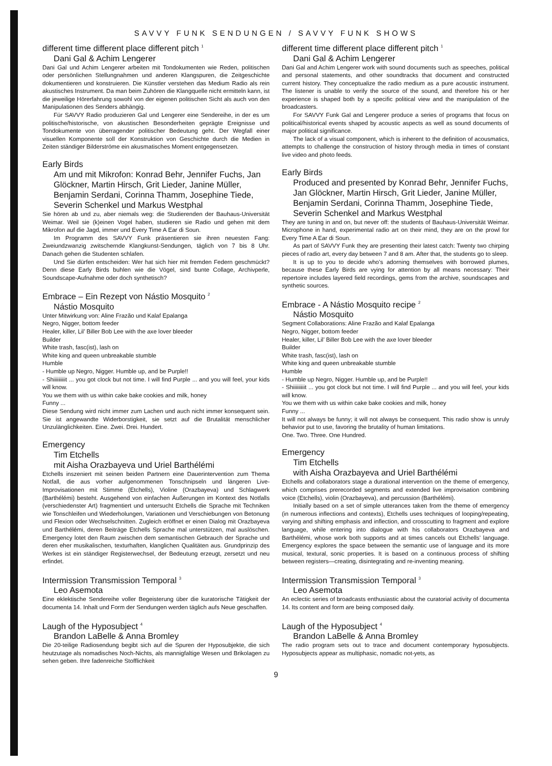SAVVY FUNK SENDUNGEN / SAVVY FUNK SHOWS
different time different place different pitch <sup>1</sup>
Dani Gal & Achim Lengerer
Dani Gal und Achim Lengerer arbeiten mit Tondokumenten wie Reden, politischen oder persönlichen Stellungnahmen und anderen Klangspuren, die Zeitgeschichte dokumentieren und konstruieren. Die Künstler verstehen das Medium Radio als rein akustisches Instrument. Da man beim Zuhören die Klangquelle nicht ermitteln kann, ist die jeweilige Hörerfahrung sowohl von der eigenen politischen Sicht als auch von den Manipulationen des Senders abhängig.
Für SAVVY Radio produzieren Gal und Lengerer eine Sendereihe, in der es um politische/historische, von akustischen Besonderheiten geprägte Ereignisse und Tondokumente von überragender politischer Bedeutung geht. Der Wegfall einer visuellen Komponente soll der Konstruktion von Geschichte durch die Medien in Zeiten ständiger Bilderströme ein akusmatisches Moment entgegensetzen.
Early Birds
Am und mit Mikrofon: Konrad Behr, Jennifer Fuchs, Jan Glöckner, Martin Hirsch, Grit Lieder, Janine Müller, Benjamin Serdani, Corinna Thamm, Josephine Tiede, Severin Schenkel und Markus Westphal
Sie hören ab und zu, aber niemals weg: die Studierenden der Bauhaus-Universität Weimar. Weil sie (k)einen Vogel haben, studieren sie Radio und gehen mit dem Mikrofon auf die Jagd, immer und Every Time A Ear di Soun.
Im Programm des SAVVY Funk präsentieren sie ihren neuesten Fang: Zweiundzwanzig zwitschernde Klangkunst-Sendungen, täglich von 7 bis 8 Uhr. Danach gehen die Studenten schlafen.
Und Sie dürfen entscheiden: Wer hat sich hier mit fremden Federn geschmückt? Denn diese Early Birds buhlen wie die Vögel, sind bunte Collage, Archivperle, Soundscape-Aufnahme oder doch synthetisch?
Embrace – Ein Rezept von Nástio Mosquito <sup>2</sup>
Nástio Mosquito
Unter Mitwirkung von: Aline Frazão und Kalaf Epalanga
Negro, Nigger, bottom feeder
Healer, killer, Lil’ Biller Bob Lee with the axe lover bleeder
Builder
White trash, fasc(ist), lash on
White king and queen unbreakable stumble
Humble
- Humble up Negro, Nigger. Humble up, and be Purple!!
- Shiiiiiiiiit ... you got clock but not time. I will find Purple ... and you will feel, your kids will know.
You we them with us within cake bake cookies and milk, honey
Funny ...
Diese Sendung wird nicht immer zum Lachen und auch nicht immer konsequent sein. Sie ist angewandte Widerborstigkeit, sie setzt auf die Brutalität menschlicher Unzulänglichkeiten. Eine. Zwei. Drei. Hundert.
Emergency
Tim Etchells
mit Aisha Orazbayeva und Uriel Barthélémi
Etchells inszeniert mit seinen beiden Partnern eine Dauerintervention zum Thema Notfall, die aus vorher aufgenommenen Tonschnipseln und längeren Live-Improvisationen mit Stimme (Etchells), Violine (Orazbayeva) und Schlagwerk (Barthélémi) besteht. Ausgehend von einfachen Äußerungen im Kontext des Notfalls (verschiedenster Art) fragmentiert und untersucht Etchells die Sprache mit Techniken wie Tonschleifen und Wiederholungen, Variationen und Verschiebungen von Betonung und Flexion oder Wechselschnitten. Zugleich eröffnet er einen Dialog mit Orazbayeva und Barthélémi, deren Beiträge Etchells Sprache mal unterstützen, mal auslöschen. Emergency lotet den Raum zwischen dem semantischen Gebrauch der Sprache und deren eher musikalischen, texturhaften, klanglichen Qualitäten aus. Grundprinzip des Werkes ist ein ständiger Registerwechsel, der Bedeutung erzeugt, zersetzt und neu erfindet.
Intermission Transmission Temporal <sup>3</sup>
Leo Asemota
Eine eklektische Sendereihe voller Begeisterung über die kuratorische Tätigkeit der documenta 14. Inhalt und Form der Sendungen werden täglich aufs Neue geschaffen.
Laugh of the Hyposubject <sup>4</sup>
Brandon LaBelle & Anna Bromley
Die 20-teilige Radiosendung begibt sich auf die Spuren der Hyposubjekte, die sich heutzutage als nomadisches Noch-Nichts, als mannigfaltige Wesen und Brikolagen zu sehen geben. Ihre fadenreiche Stofflichkeit
different time different place different pitch <sup>1</sup>
Dani Gal & Achim Lengerer
Dani Gal and Achim Lengerer work with sound documents such as speeches, political and personal statements, and other soundtracks that document and constructed current history. They conceptualize the radio medium as a pure acoustic instrument. The listener is unable to verify the source of the sound, and therefore his or her experience is shaped both by a specific political view and the manipulation of the broadcasters.
For SAVVY Funk Gal and Lengerer produce a series of programs that focus on political/historical events shaped by acoustic aspects as well as sound documents of major political significance.
The lack of a visual component, which is inherent to the definition of acousmatics, attempts to challenge the construction of history through media in times of constant live video and photo feeds.
Early Birds
Produced and presented by Konrad Behr, Jennifer Fuchs, Jan Glöckner, Martin Hirsch, Grit Lieder, Janine Müller, Benjamin Serdani, Corinna Thamm, Josephine Tiede, Severin Schenkel and Markus Westphal
They are tuning in and on, but never off: the students of Bauhaus-Universität Weimar. Microphone in hand, experimental radio art on their mind, they are on the prowl for Every Time A Ear di Soun.
As part of SAVVY Funk they are presenting their latest catch: Twenty two chirping pieces of radio art, every day between 7 and 8 am. After that, the students go to sleep.
It is up to you to decide who’s adorning themselves with borrowed plumes, because these Early Birds are vying for attention by all means necessary: Their repertoire includes layered field recordings, gems from the archive, soundscapes and synthetic sources.
Embrace - A Nástio Mosquito recipe <sup>2</sup>
Nástio Mosquito
Segment Collaborations: Aline Frazão and Kalaf Epalanga
Negro, Nigger, bottom feeder
Healer, killer, Lil’ Biller Bob Lee with the axe lover bleeder
Builder
White trash, fasc(ist), lash on
White king and queen unbreakable stumble
Humble
- Humble up Negro, Nigger. Humble up, and be Purple!!
- Shiiiiiiiiit ... you got clock but not time. I will find Purple ... and you will feel, your kids will know.
You we them with us within cake bake cookies and milk, honey
Funny ...
It will not always be funny; it will not always be consequent. This radio show is unruly behavior put to use, favoring the brutality of human limitations.
One. Two. Three. One Hundred.
Emergency
Tim Etchells
with Aisha Orazbayeva and Uriel Barthélémi
Etchells and collaborators stage a durational intervention on the theme of emergency, which comprises prerecorded segments and extended live improvisation combining voice (Etchells), violin (Orazbayeva), and percussion (Barthélémi).
Initially based on a set of simple utterances taken from the theme of emergency (in numerous inflections and contexts), Etchells uses techniques of looping/repeating, varying and shifting emphasis and inflection, and crosscutting to fragment and explore language, while entering into dialogue with his collaborators Orazbayeva and Barthélémi, whose work both supports and at times cancels out Etchells’ language. Emergency explores the space between the semantic use of language and its more musical, textural, sonic properties. It is based on a continuous process of shifting between registers—creating, disintegrating and re-inventing meaning.
Intermission Transmission Temporal <sup>3</sup>
Leo Asemota
An eclectic series of broadcasts enthusiastic about the curatorial activity of documenta 14. Its content and form are being composed daily.
Laugh of the Hyposubject <sup>4</sup>
Brandon LaBelle & Anna Bromley
The radio program sets out to trace and document contemporary hyposubjects. Hyposubjects appear as multiphasic, nomadic not-yets, as
9